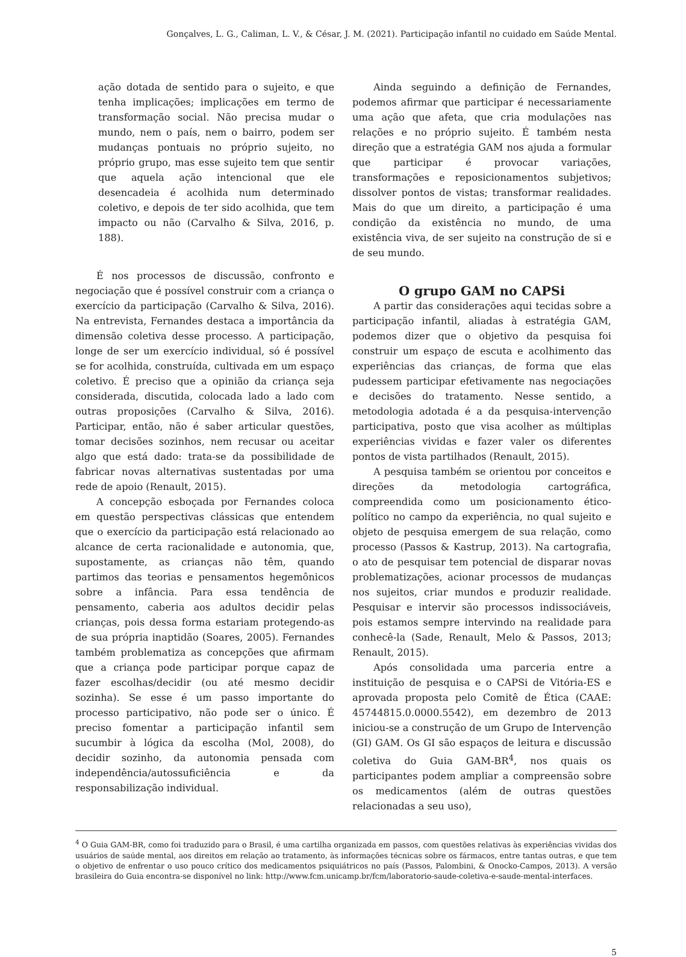Gonçalves, L. G., Caliman, L. V., & César, J. M. (2021). Participação infantil no cuidado em Saúde Mental.
ação dotada de sentido para o sujeito, e que tenha implicações; implicações em termo de transformação social. Não precisa mudar o mundo, nem o país, nem o bairro, podem ser mudanças pontuais no próprio sujeito, no próprio grupo, mas esse sujeito tem que sentir que aquela ação intencional que ele desencadeia é acolhida num determinado coletivo, e depois de ter sido acolhida, que tem impacto ou não (Carvalho & Silva, 2016, p. 188).
É nos processos de discussão, confronto e negociação que é possível construir com a criança o exercício da participação (Carvalho & Silva, 2016). Na entrevista, Fernandes destaca a importância da dimensão coletiva desse processo. A participação, longe de ser um exercício individual, só é possível se for acolhida, construída, cultivada em um espaço coletivo. É preciso que a opinião da criança seja considerada, discutida, colocada lado a lado com outras proposições (Carvalho & Silva, 2016). Participar, então, não é saber articular questões, tomar decisões sozinhos, nem recusar ou aceitar algo que está dado: trata-se da possibilidade de fabricar novas alternativas sustentadas por uma rede de apoio (Renault, 2015).
A concepção esboçada por Fernandes coloca em questão perspectivas clássicas que entendem que o exercício da participação está relacionado ao alcance de certa racionalidade e autonomia, que, supostamente, as crianças não têm, quando partimos das teorias e pensamentos hegemônicos sobre a infância. Para essa tendência de pensamento, caberia aos adultos decidir pelas crianças, pois dessa forma estariam protegendo-as de sua própria inaptidão (Soares, 2005). Fernandes também problematiza as concepções que afirmam que a criança pode participar porque capaz de fazer escolhas/decidir (ou até mesmo decidir sozinha). Se esse é um passo importante do processo participativo, não pode ser o único. É preciso fomentar a participação infantil sem sucumbir à lógica da escolha (Mol, 2008), do decidir sozinho, da autonomia pensada com independência/autossuficiência e da responsabilização individual.
Ainda seguindo a definição de Fernandes, podemos afirmar que participar é necessariamente uma ação que afeta, que cria modulações nas relações e no próprio sujeito. É também nesta direção que a estratégia GAM nos ajuda a formular que participar é provocar variações, transformações e reposicionamentos subjetivos; dissolver pontos de vistas; transformar realidades. Mais do que um direito, a participação é uma condição da existência no mundo, de uma existência viva, de ser sujeito na construção de si e de seu mundo.
O grupo GAM no CAPSi
A partir das considerações aqui tecidas sobre a participação infantil, aliadas à estratégia GAM, podemos dizer que o objetivo da pesquisa foi construir um espaço de escuta e acolhimento das experiências das crianças, de forma que elas pudessem participar efetivamente nas negociações e decisões do tratamento. Nesse sentido, a metodologia adotada é a da pesquisa-intervenção participativa, posto que visa acolher as múltiplas experiências vividas e fazer valer os diferentes pontos de vista partilhados (Renault, 2015).
A pesquisa também se orientou por conceitos e direções da metodologia cartográfica, compreendida como um posicionamento ético-político no campo da experiência, no qual sujeito e objeto de pesquisa emergem de sua relação, como processo (Passos & Kastrup, 2013). Na cartografia, o ato de pesquisar tem potencial de disparar novas problematizações, acionar processos de mudanças nos sujeitos, criar mundos e produzir realidade. Pesquisar e intervir são processos indissociáveis, pois estamos sempre intervindo na realidade para conhecê-la (Sade, Renault, Melo & Passos, 2013; Renault, 2015).
Após consolidada uma parceria entre a instituição de pesquisa e o CAPSi de Vitória-ES e aprovada proposta pelo Comitê de Ética (CAAE: 45744815.0.0000.5542), em dezembro de 2013 iniciou-se a construção de um Grupo de Intervenção (GI) GAM. Os GI são espaços de leitura e discussão coletiva do Guia GAM-BR<sup>4</sup>, nos quais os participantes podem ampliar a compreensão sobre os medicamentos (além de outras questões relacionadas a seu uso),
<sup>4</sup> O Guia GAM-BR, como foi traduzido para o Brasil, é uma cartilha organizada em passos, com questões relativas às experiências vividas dos usuários de saúde mental, aos direitos em relação ao tratamento, às informações técnicas sobre os fármacos, entre tantas outras, e que tem o objetivo de enfrentar o uso pouco crítico dos medicamentos psiquiátricos no país (Passos, Palombini, & Onocko-Campos, 2013). A versão brasileira do Guia encontra-se disponível no link: http://www.fcm.unicamp.br/fcm/laboratorio-saude-coletiva-e-saude-mental-interfaces.
5